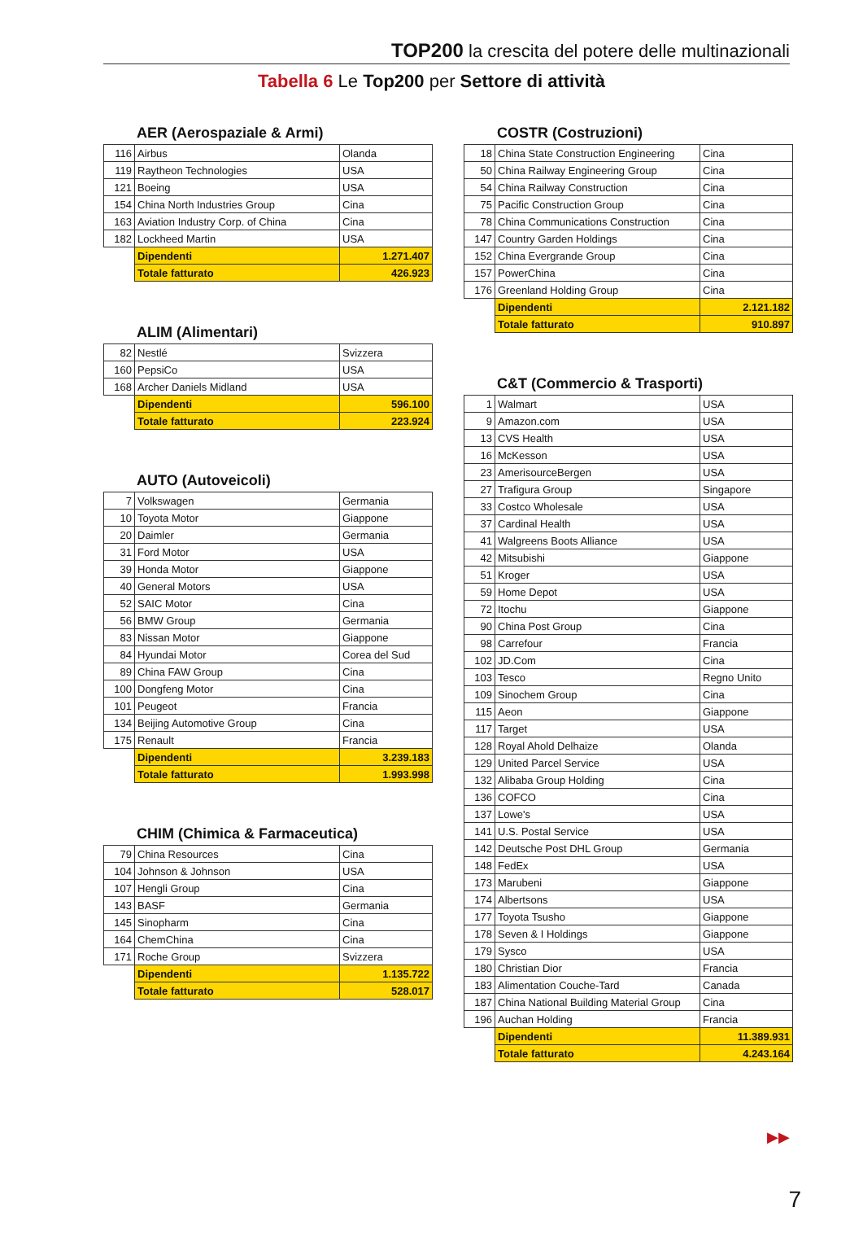TOP200 la crescita del potere delle multinazionali
Tabella 6 Le Top200 per Settore di attività
AER (Aerospaziale & Armi)
| 116 | Airbus | Olanda |
| 119 | Raytheon Technologies | USA |
| 121 | Boeing | USA |
| 154 | China North Industries Group | Cina |
| 163 | Aviation Industry Corp. of China | Cina |
| 182 | Lockheed Martin | USA |
| | Dipendenti | 1.271.407 |
| | Totale fatturato | 426.923 |
ALIM (Alimentari)
| 82 | Nestlé | Svizzera |
| 160 | PepsiCo | USA |
| 168 | Archer Daniels Midland | USA |
| | Dipendenti | 596.100 |
| | Totale fatturato | 223.924 |
AUTO (Autoveicoli)
| 7 | Volkswagen | Germania |
| 10 | Toyota Motor | Giappone |
| 20 | Daimler | Germania |
| 31 | Ford Motor | USA |
| 39 | Honda Motor | Giappone |
| 40 | General Motors | USA |
| 52 | SAIC Motor | Cina |
| 56 | BMW Group | Germania |
| 83 | Nissan Motor | Giappone |
| 84 | Hyundai Motor | Corea del Sud |
| 89 | China FAW Group | Cina |
| 100 | Dongfeng Motor | Cina |
| 101 | Peugeot | Francia |
| 134 | Beijing Automotive Group | Cina |
| 175 | Renault | Francia |
| | Dipendenti | 3.239.183 |
| | Totale fatturato | 1.993.998 |
CHIM (Chimica & Farmaceutica)
| 79 | China Resources | Cina |
| 104 | Johnson & Johnson | USA |
| 107 | Hengli Group | Cina |
| 143 | BASF | Germania |
| 145 | Sinopharm | Cina |
| 164 | ChemChina | Cina |
| 171 | Roche Group | Svizzera |
| | Dipendenti | 1.135.722 |
| | Totale fatturato | 528.017 |
COSTR (Costruzioni)
| 18 | China State Construction Engineering | Cina |
| 50 | China Railway Engineering Group | Cina |
| 54 | China Railway Construction | Cina |
| 75 | Pacific Construction Group | Cina |
| 78 | China Communications Construction | Cina |
| 147 | Country Garden Holdings | Cina |
| 152 | China Evergrande Group | Cina |
| 157 | PowerChina | Cina |
| 176 | Greenland Holding Group | Cina |
| | Dipendenti | 2.121.182 |
| | Totale fatturato | 910.897 |
C&T (Commercio & Trasporti)
| 1 | Walmart | USA |
| 9 | Amazon.com | USA |
| 13 | CVS Health | USA |
| 16 | McKesson | USA |
| 23 | AmerisourceBergen | USA |
| 27 | Trafigura Group | Singapore |
| 33 | Costco Wholesale | USA |
| 37 | Cardinal Health | USA |
| 41 | Walgreens Boots Alliance | USA |
| 42 | Mitsubishi | Giappone |
| 51 | Kroger | USA |
| 59 | Home Depot | USA |
| 72 | Itochu | Giappone |
| 90 | China Post Group | Cina |
| 98 | Carrefour | Francia |
| 102 | JD.Com | Cina |
| 103 | Tesco | Regno Unito |
| 109 | Sinochem Group | Cina |
| 115 | Aeon | Giappone |
| 117 | Target | USA |
| 128 | Royal Ahold Delhaize | Olanda |
| 129 | United Parcel Service | USA |
| 132 | Alibaba Group Holding | Cina |
| 136 | COFCO | Cina |
| 137 | Lowe's | USA |
| 141 | U.S. Postal Service | USA |
| 142 | Deutsche Post DHL Group | Germania |
| 148 | FedEx | USA |
| 173 | Marubeni | Giappone |
| 174 | Albertsons | USA |
| 177 | Toyota Tsusho | Giappone |
| 178 | Seven & I Holdings | Giappone |
| 179 | Sysco | USA |
| 180 | Christian Dior | Francia |
| 183 | Alimentation Couche-Tard | Canada |
| 187 | China National Building Material Group | Cina |
| 196 | Auchan Holding | Francia |
| | Dipendenti | 11.389.931 |
| | Totale fatturato | 4.243.164 |
▶▶
7